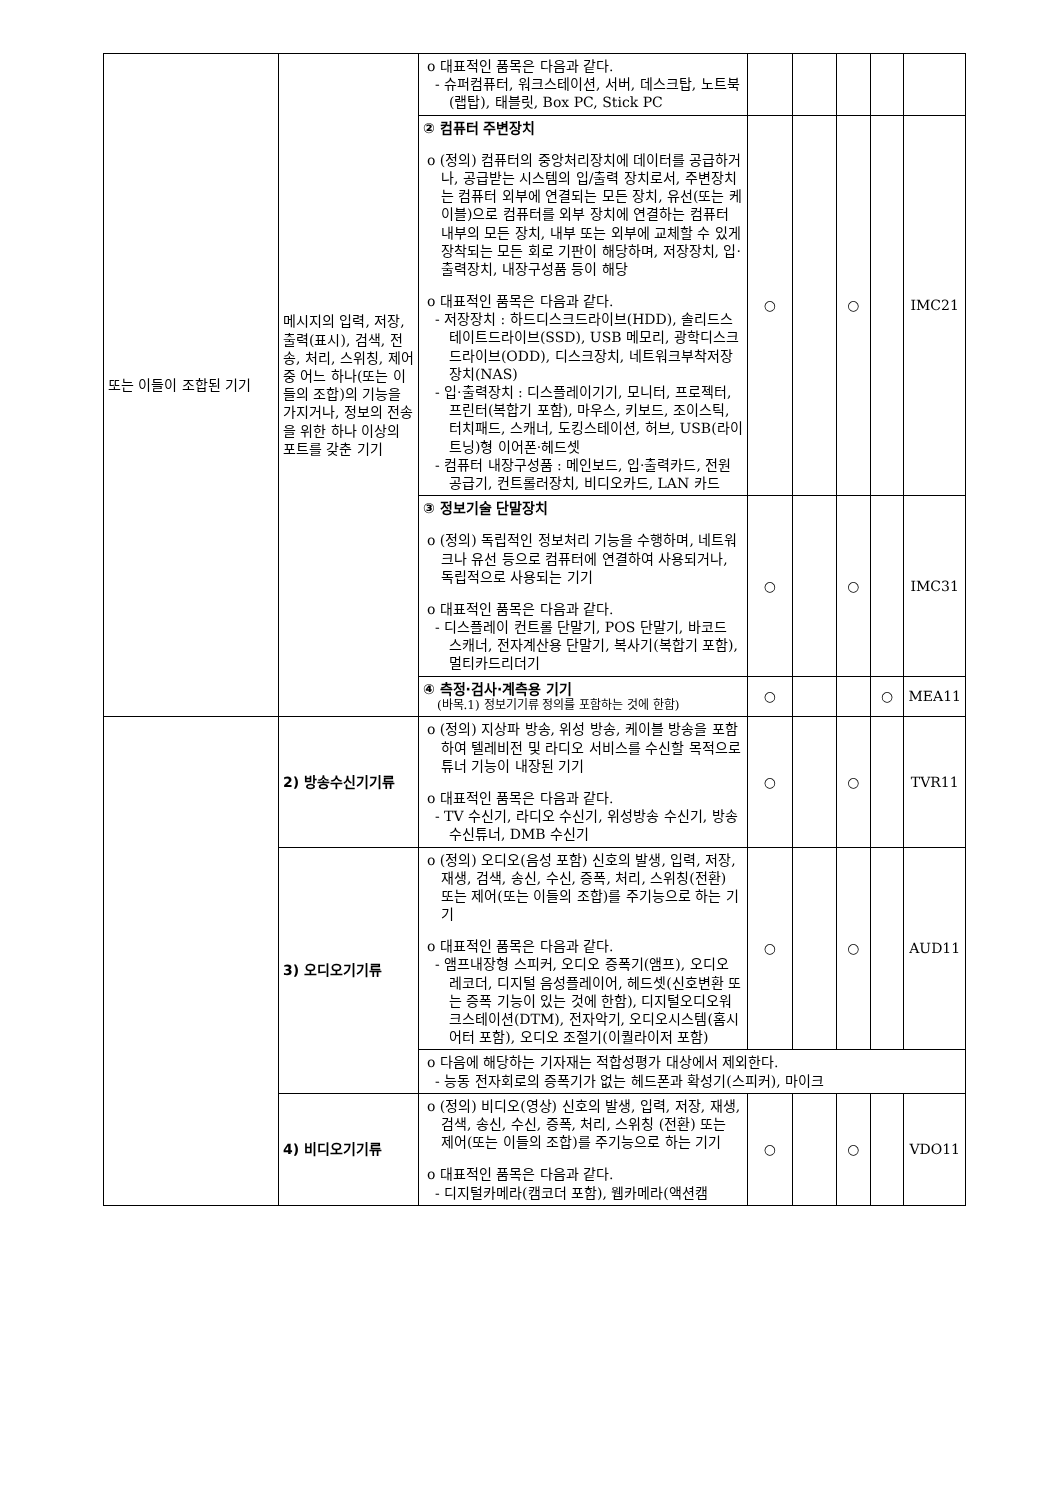| 또는 이들이 조합된 기기 | 메시지의 입력, 저장, 출력(표시), 검색, 전송, 처리, 스위칭, 제어 중 어느 하나(또는 이들의 조합)의 기능을 가지거나, 정보의 전송을 위한 하나 이상의 포트를 갖춘 기기 | o 대표적인 품목은 다음과 같다. - 슈퍼컴퓨터, 워크스테이션, 서버, 데스크탑, 노트북(랩탑), 태블릿, Box PC, Stick PC | | | | | |
| | | ② 컴퓨터 주변장치 o (정의) 컴퓨터의 중앙처리장치에 데이터를 공급하거나, 공급받는 시스템의 입/출력 장치로서, 주변장치는 컴퓨터 외부에 연결되는 모든 장치, 유선(또는 케이블)으로 컴퓨터를 외부 장치에 연결하는 컴퓨터 내부의 모든 장치, 내부 또는 외부에 교체할 수 있게 장착되는 모든 회로 기판이 해당하며, 저장장치, 입·출력장치, 내장구성품 등이 해당 o 대표적인 품목은 다음과 같다. - 저장장치 : 하드디스크드라이브(HDD), 솔리드스테이트드라이브(SSD), USB 메모리, 광학디스크드라이브(ODD), 디스크장치, 네트워크부착저장장치(NAS) - 입·출력장치 : 디스플레이기기, 모니터, 프로젝터, 프린터(복합기 포함), 마우스, 키보드, 조이스틱, 터치패드, 스캐너, 도킹스테이션, 허브, USB(라이트닝)형 이어폰·헤드셋 - 컴퓨터 내장구성품 : 메인보드, 입·출력카드, 전원공급기, 컨트롤러장치, 비디오카드, LAN 카드 | ○ | | ○ | | IMC21 |
| | | ③ 정보기술 단말장치 o (정의) 독립적인 정보처리 기능을 수행하며, 네트워크나 유선 등으로 컴퓨터에 연결하여 사용되거나, 독립적으로 사용되는 기기 o 대표적인 품목은 다음과 같다. - 디스플레이 컨트롤 단말기, POS 단말기, 바코드 스캐너, 전자계산용 단말기, 복사기(복합기 포함), 멀티카드리더기 | ○ | | ○ | | IMC31 |
| | | ④ 측정·검사·계측용 기기 (바목.1) 정보기기류 정의를 포함하는 것에 한함) | ○ | | | ○ | MEA11 |
| | 2) 방송수신기기류 | o (정의) 지상파 방송, 위성 방송, 케이블 방송을 포함하여 텔레비전 및 라디오 서비스를 수신할 목적으로 튜너 기능이 내장된 기기 o 대표적인 품목은 다음과 같다. - TV 수신기, 라디오 수신기, 위성방송 수신기, 방송수신튜너, DMB 수신기 | ○ | | ○ | | TVR11 |
| | 3) 오디오기기류 | o (정의) 오디오(음성 포함) 신호의 발생, 입력, 저장, 재생, 검색, 송신, 수신, 증폭, 처리, 스위칭(전환) 또는 제어(또는 이들의 조합)를 주기능으로 하는 기기 o 대표적인 품목은 다음과 같다. - 앰프내장형 스피커, 오디오 증폭기(앰프), 오디오 레코더, 디지털 음성플레이어, 헤드셋(신호변환 또는 증폭 기능이 있는 것에 한함), 디지털오디오워크스테이션(DTM), 전자악기, 오디오시스템(홈시어터 포함), 오디오 조절기(이퀄라이저 포함) | ○ | | ○ | | AUD11 |
| | | o 다음에 해당하는 기자재는 적합성평가 대상에서 제외한다. - 능동 전자회로의 증폭기가 없는 헤드폰과 확성기(스피커), 마이크 | | | | | |
| | 4) 비디오기기류 | o (정의) 비디오(영상) 신호의 발생, 입력, 저장, 재생, 검색, 송신, 수신, 증폭, 처리, 스위칭 (전환) 또는 제어(또는 이들의 조합)를 주기능으로 하는 기기 o 대표적인 품목은 다음과 같다. - 디지털카메라(캠코더 포함), 웹카메라(액션캠 | ○ | | ○ | | VDO11 |